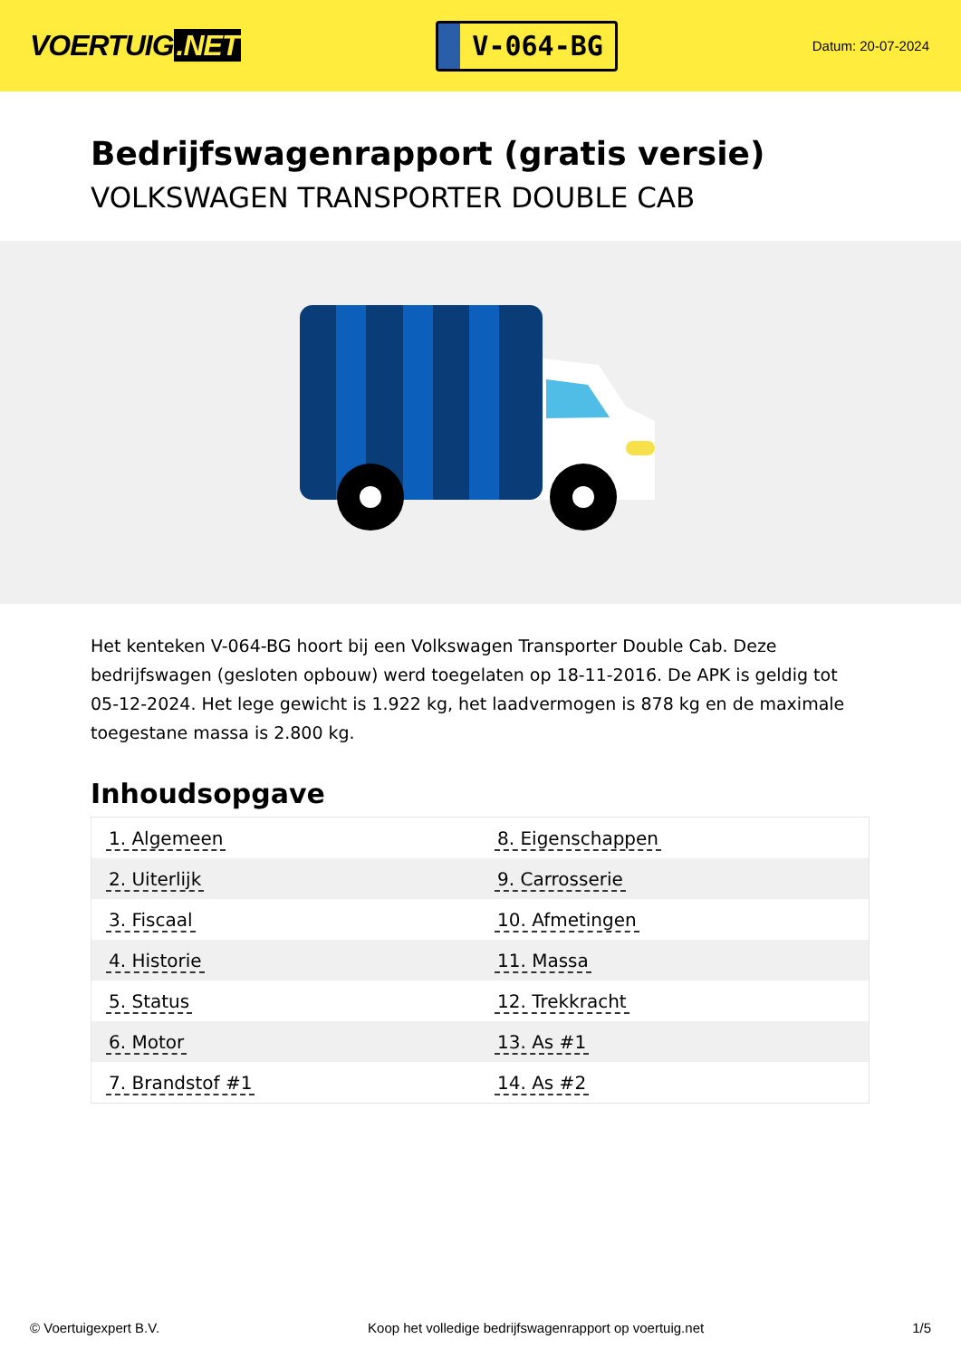VOERTUIG.NET
V-064-BG
Datum: 20-07-2024
Bedrijfswagenrapport (gratis versie)
VOLKSWAGEN TRANSPORTER DOUBLE CAB
Het kenteken V-064-BG hoort bij een Volkswagen Transporter Double Cab. Deze bedrijfswagen (gesloten opbouw) werd toegelaten op 18-11-2016. De APK is geldig tot 05-12-2024. Het lege gewicht is 1.922 kg, het laadvermogen is 878 kg en de maximale toegestane massa is 2.800 kg.
Inhoudsopgave
| 1. Algemeen | 8. Eigenschappen |
| 2. Uiterlijk | 9. Carrosserie |
| 3. Fiscaal | 10. Afmetingen |
| 4. Historie | 11. Massa |
| 5. Status | 12. Trekkracht |
| 6. Motor | 13. As #1 |
| 7. Brandstof #1 | 14. As #2 |
© Voertuigexpert B.V. Koop het volledige bedrijfswagenrapport op voertuig.net
1/5